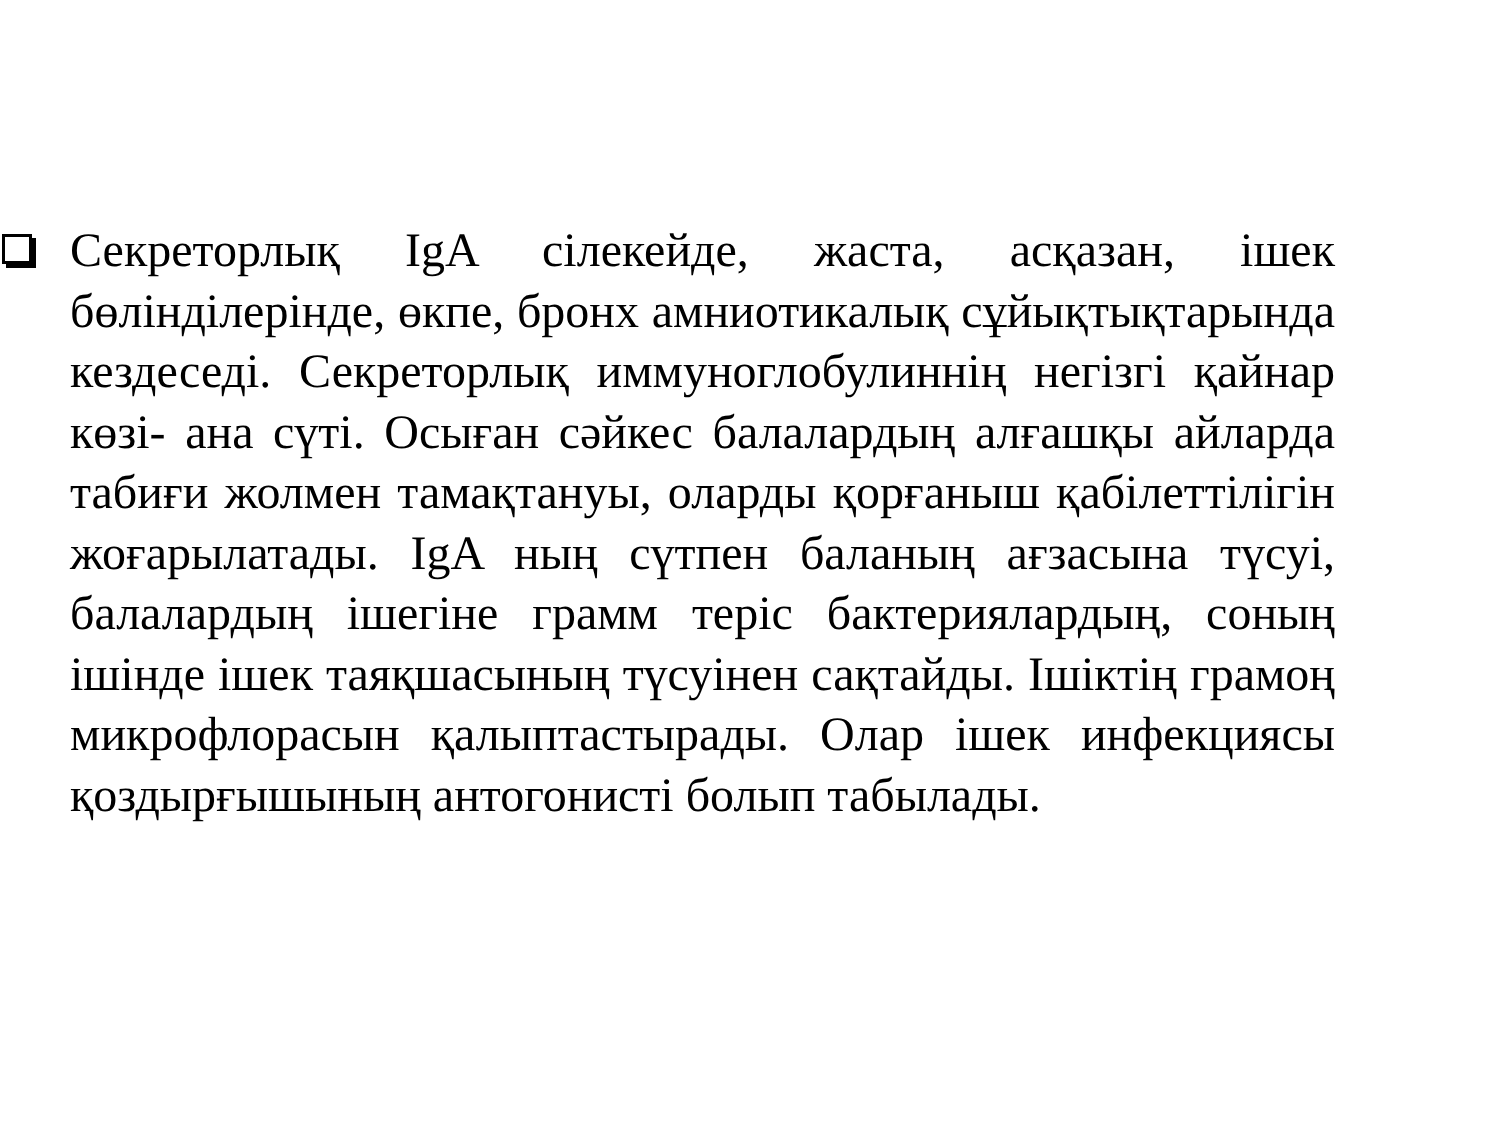Секреторлық IgA сілекейде, жаста, асқазан, ішек бөліндiлерінде, өкпе, бронх амниотикалық сұйықтықтарында кездеседі. Секреторлық иммуноглобулиннің негізгі қайнар көзі- ана сүті. Осыған сәйкес балалардың алғашқы айларда табиғи жолмен тамақтануы, оларды қорғаныш қабілеттілігін жоғарылатады. IgA ның сүтпен баланың ағзасына түсуі, балалардың ішегіне грамм теріс бактериялардың, соның ішінде ішек таяқшасының түсуінен сақтайды. Ішіктің грамоң микрофлорасын қалыптастырады. Олар ішек инфекциясы қоздырғышының антогонисті болып табылады.